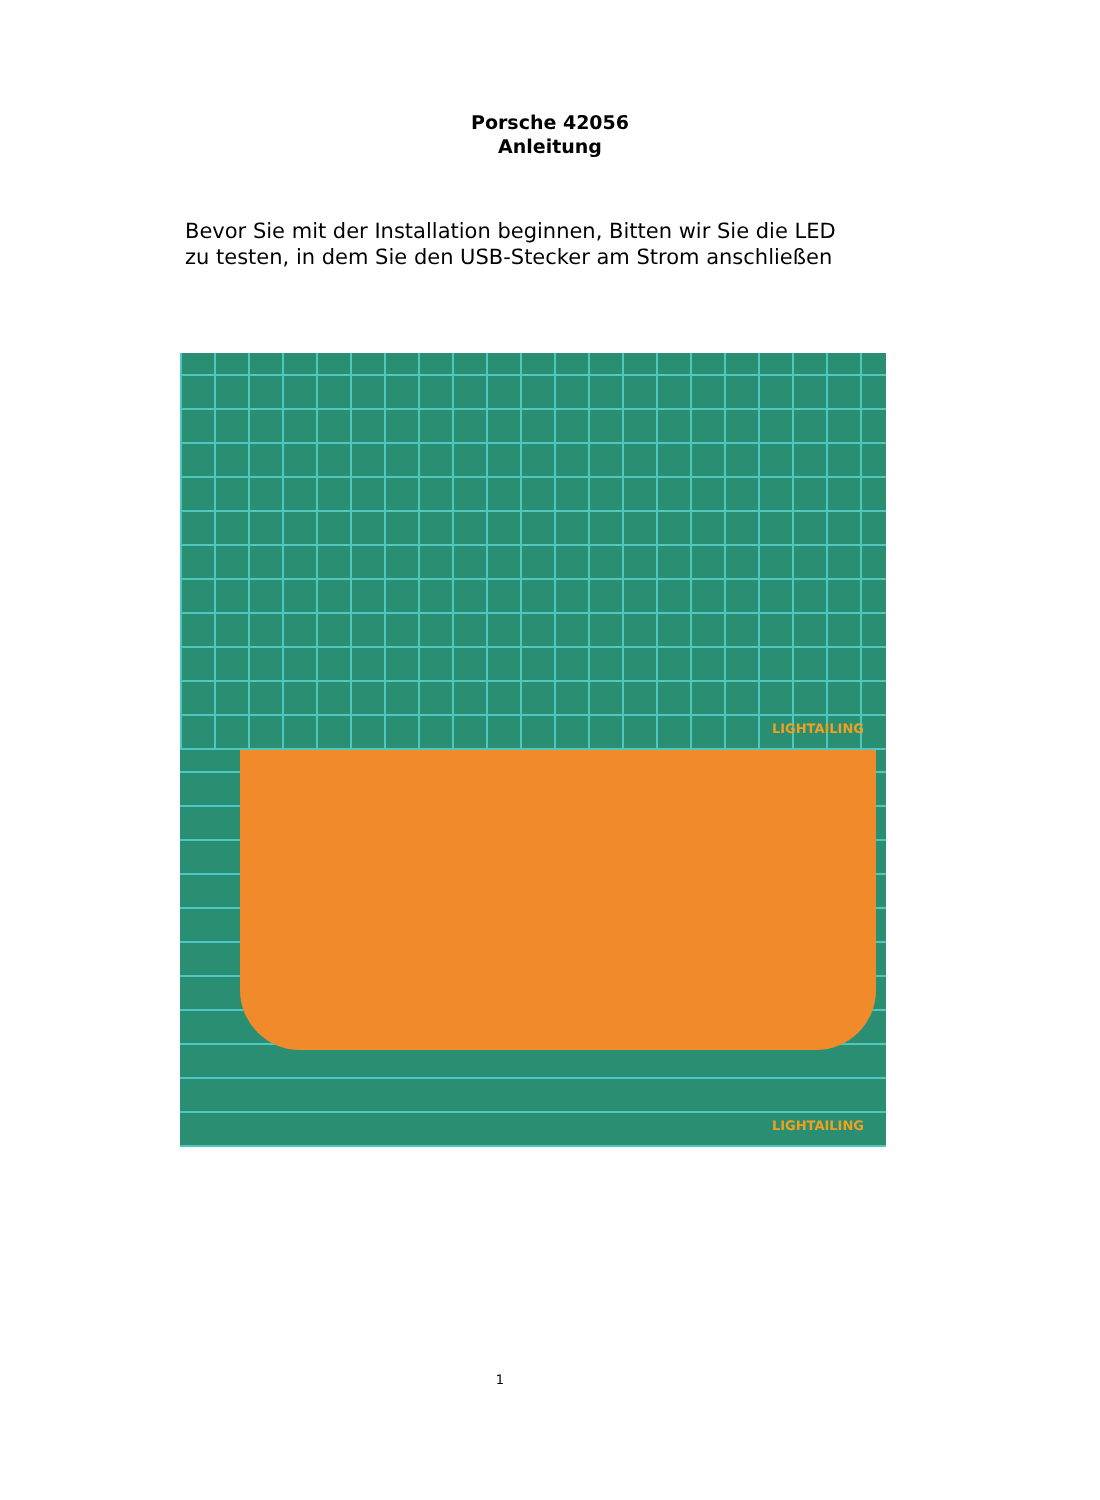Porsche 42056
Anleitung
Bevor Sie mit der Installation beginnen, Bitten wir Sie die LED
zu testen, in dem Sie den USB-Stecker am Strom anschließen
LIGHTAILING
LIGHTAILING
1